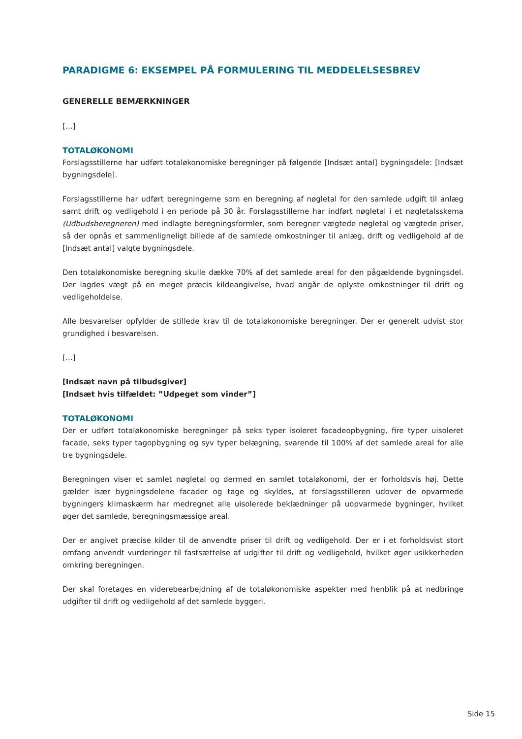PARADIGME 6: EKSEMPEL PÅ FORMULERING TIL MEDDELELSESBREV
GENERELLE BEMÆRKNINGER
[…]
TOTALØKONOMI
Forslagsstillerne har udført totaløkonomiske beregninger på følgende [Indsæt antal] bygningsdele: [Indsæt bygningsdele].
Forslagsstillerne har udført beregningerne som en beregning af nøgletal for den samlede udgift til anlæg samt drift og vedligehold i en periode på 30 år. Forslagsstillerne har indført nøgletal i et nøgletalsskema (Udbudsberegneren) med indlagte beregningsformler, som beregner vægtede nøgletal og vægtede priser, så der opnås et sammenligneligt billede af de samlede omkostninger til anlæg, drift og vedligehold af de [Indsæt antal] valgte bygningsdele.
Den totaløkonomiske beregning skulle dække 70% af det samlede areal for den pågældende bygningsdel. Der lagdes vægt på en meget præcis kildeangivelse, hvad angår de oplyste omkostninger til drift og vedligeholdelse.
Alle besvarelser opfylder de stillede krav til de totaløkonomiske beregninger. Der er generelt udvist stor grundighed i besvarelsen.
[…]
[Indsæt navn på tilbudsgiver]
[Indsæt hvis tilfældet: ”Udpeget som vinder”]
TOTALØKONOMI
Der er udført totaløkonomiske beregninger på seks typer isoleret facadeopbygning, fire typer uisoleret facade, seks typer tagopbygning og syv typer belægning, svarende til 100% af det samlede areal for alle tre bygningsdele.
Beregningen viser et samlet nøgletal og dermed en samlet totaløkonomi, der er forholdsvis høj. Dette gælder især bygningsdelene facader og tage og skyldes, at forslagsstilleren udover de opvarmede bygningers klimaskærm har medregnet alle uisolerede beklædninger på uopvarmede bygninger, hvilket øger det samlede, beregningsmæssige areal.
Der er angivet præcise kilder til de anvendte priser til drift og vedligehold. Der er i et forholdsvist stort omfang anvendt vurderinger til fastsættelse af udgifter til drift og vedligehold, hvilket øger usikkerheden omkring beregningen.
Der skal foretages en viderebearbejdning af de totaløkonomiske aspekter med henblik på at nedbringe udgifter til drift og vedligehold af det samlede byggeri.
Side 15